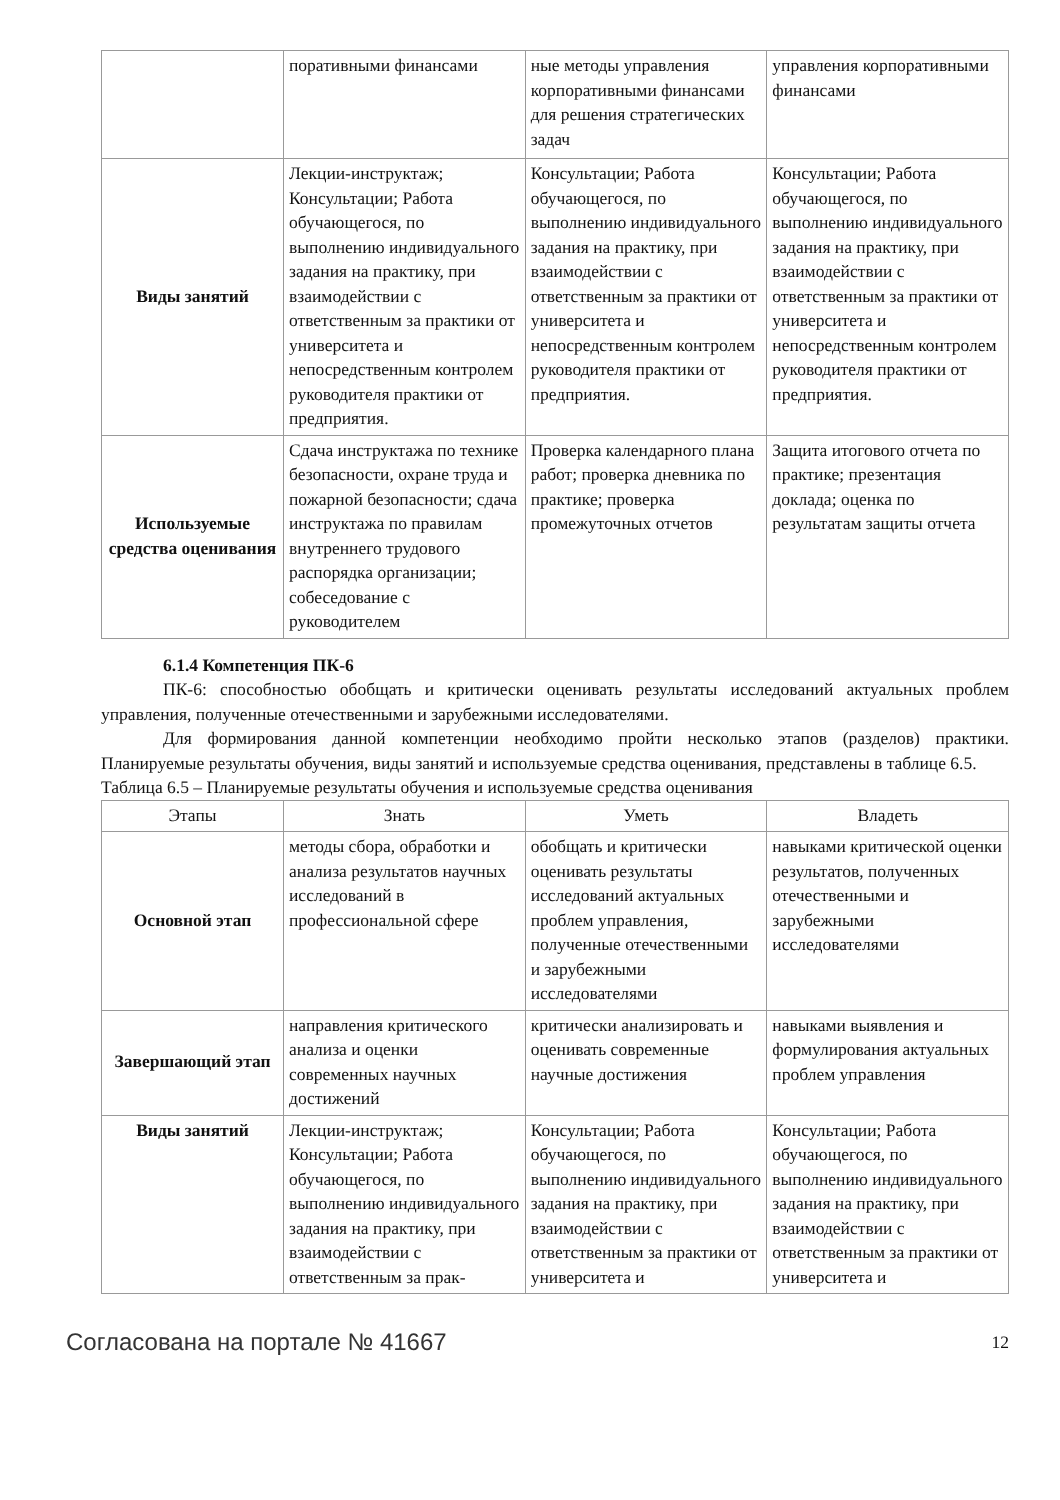| | поративными финансами | ные методы управления корпоративными финансами для решения стратегических задач | управления корпоративными финансами |
| Виды занятий | Лекции-инструктаж; Консультации; Работа обучающегося, по выполнению индивидуального задания на практику, при взаимодействии с ответственным за практики от университета и непосредственным контролем руководителя практики от предприятия. | Консультации; Работа обучающегося, по выполнению индивидуального задания на практику, при взаимодействии с ответственным за практики от университета и непосредственным контролем руководителя практики от предприятия. | Консультации; Работа обучающегося, по выполнению индивидуального задания на практику, при взаимодействии с ответственным за практики от университета и непосредственным контролем руководителя практики от предприятия. |
| Используемые средства оценивания | Сдача инструктажа по технике безопасности, охране труда и пожарной безопасности; сдача инструктажа по правилам внутреннего трудового распорядка организации; собеседование с руководителем | Проверка календарного плана работ; проверка дневника по практике; проверка промежуточных отчетов | Защита итогового отчета по практике; презентация доклада; оценка по результатам защиты отчета |
6.1.4 Компетенция ПК-6
ПК-6: способностью обобщать и критически оценивать результаты исследований актуальных проблем управления, полученные отечественными и зарубежными исследователями.
Для формирования данной компетенции необходимо пройти несколько этапов (разделов) практики. Планируемые результаты обучения, виды занятий и используемые средства оценивания, представлены в таблице 6.5.
Таблица 6.5 – Планируемые результаты обучения и используемые средства оценивания
| Этапы | Знать | Уметь | Владеть |
| --- | --- | --- | --- |
| Основной этап | методы сбора, обработки и анализа результатов научных исследований в профессиональной сфере | обобщать и критически оценивать результаты исследований актуальных проблем управления, полученные отечественными и зарубежными исследователями | навыками критической оценки результатов, полученных отечественными и зарубежными исследователями |
| Завершающий этап | направления критического анализа и оценки современных научных достижений | критически анализировать и оценивать современные научные достижения | навыками выявления и формулирования актуальных проблем управления |
| Виды занятий | Лекции-инструктаж; Консультации; Работа обучающегося, по выполнению индивидуального задания на практику, при взаимодействии с ответственным за прак- | Консультации; Работа обучающегося, по выполнению индивидуального задания на практику, при взаимодействии с ответственным за практики от университета и | Консультации; Работа обучающегося, по выполнению индивидуального задания на практику, при взаимодействии с ответственным за практики от университета и |
Согласована на портале № 41667 12